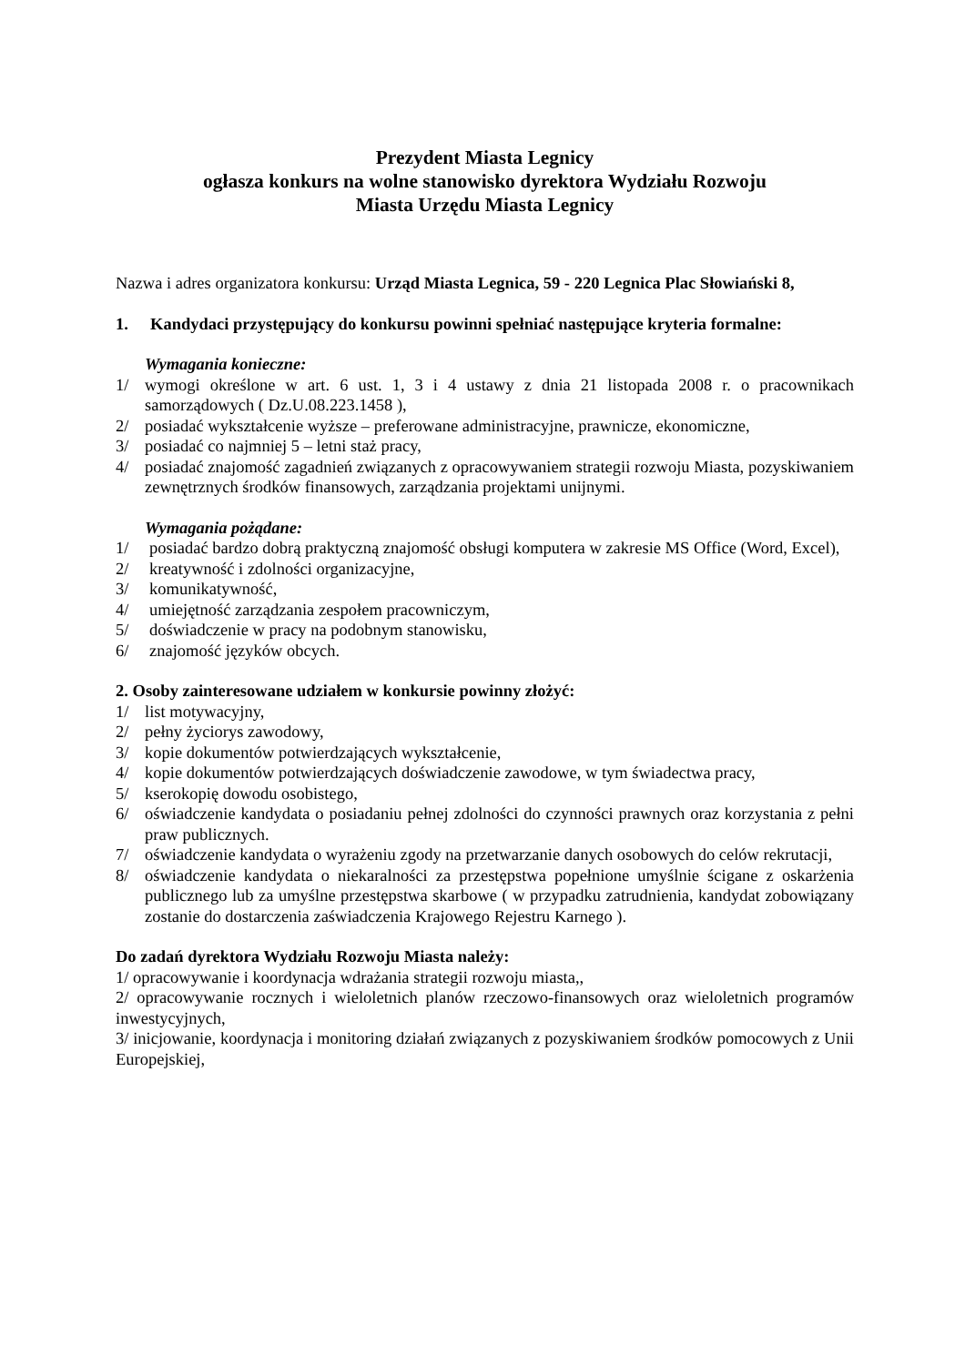Prezydent Miasta Legnicy
ogłasza konkurs na wolne stanowisko dyrektora Wydziału Rozwoju
Miasta Urzędu Miasta Legnicy
Nazwa i adres organizatora konkursu: Urząd Miasta Legnica, 59 - 220 Legnica Plac Słowiański 8,
1. Kandydaci przystępujący do konkursu powinni spełniać następujące kryteria formalne:
Wymagania konieczne:
1/ wymogi określone w art. 6 ust. 1, 3 i 4 ustawy z dnia 21 listopada 2008 r. o pracownikach samorządowych ( Dz.U.08.223.1458 ),
2/ posiadać wykształcenie wyższe – preferowane administracyjne, prawnicze, ekonomiczne,
3/ posiadać co najmniej 5 – letni staż pracy,
4/ posiadać znajomość zagadnień związanych z opracowywaniem strategii rozwoju Miasta, pozyskiwaniem zewnętrznych środków finansowych, zarządzania projektami unijnymi.
Wymagania pożądane:
1/ posiadać bardzo dobrą praktyczną znajomość obsługi komputera w zakresie MS Office (Word, Excel),
2/ kreatywność i zdolności organizacyjne,
3/ komunikatywność,
4/ umiejętność zarządzania zespołem pracowniczym,
5/ doświadczenie w pracy na podobnym stanowisku,
6/ znajomość języków obcych.
2. Osoby zainteresowane udziałem w konkursie powinny złożyć:
1/ list motywacyjny,
2/ pełny życiorys zawodowy,
3/ kopie dokumentów potwierdzających wykształcenie,
4/ kopie dokumentów potwierdzających doświadczenie zawodowe, w tym świadectwa pracy,
5/ kserokopię dowodu osobistego,
6/ oświadczenie kandydata o posiadaniu pełnej zdolności do czynności prawnych oraz korzystania z pełni praw publicznych.
7/ oświadczenie kandydata o wyrażeniu zgody na przetwarzanie danych osobowych do celów rekrutacji,
8/ oświadczenie kandydata o niekaralności za przestępstwa popełnione umyślnie ścigane z oskarżenia publicznego lub za umyślne przestępstwa skarbowe ( w przypadku zatrudnienia, kandydat zobowiązany zostanie do dostarczenia zaświadczenia Krajowego Rejestru Karnego ).
Do zadań dyrektora Wydziału Rozwoju Miasta należy:
1/ opracowywanie i koordynacja wdrażania strategii rozwoju miasta,,
2/ opracowywanie rocznych i wieloletnich planów rzeczowo-finansowych oraz wieloletnich programów inwestycyjnych,
3/ inicjowanie, koordynacja i monitoring działań związanych z pozyskiwaniem środków pomocowych z Unii Europejskiej,